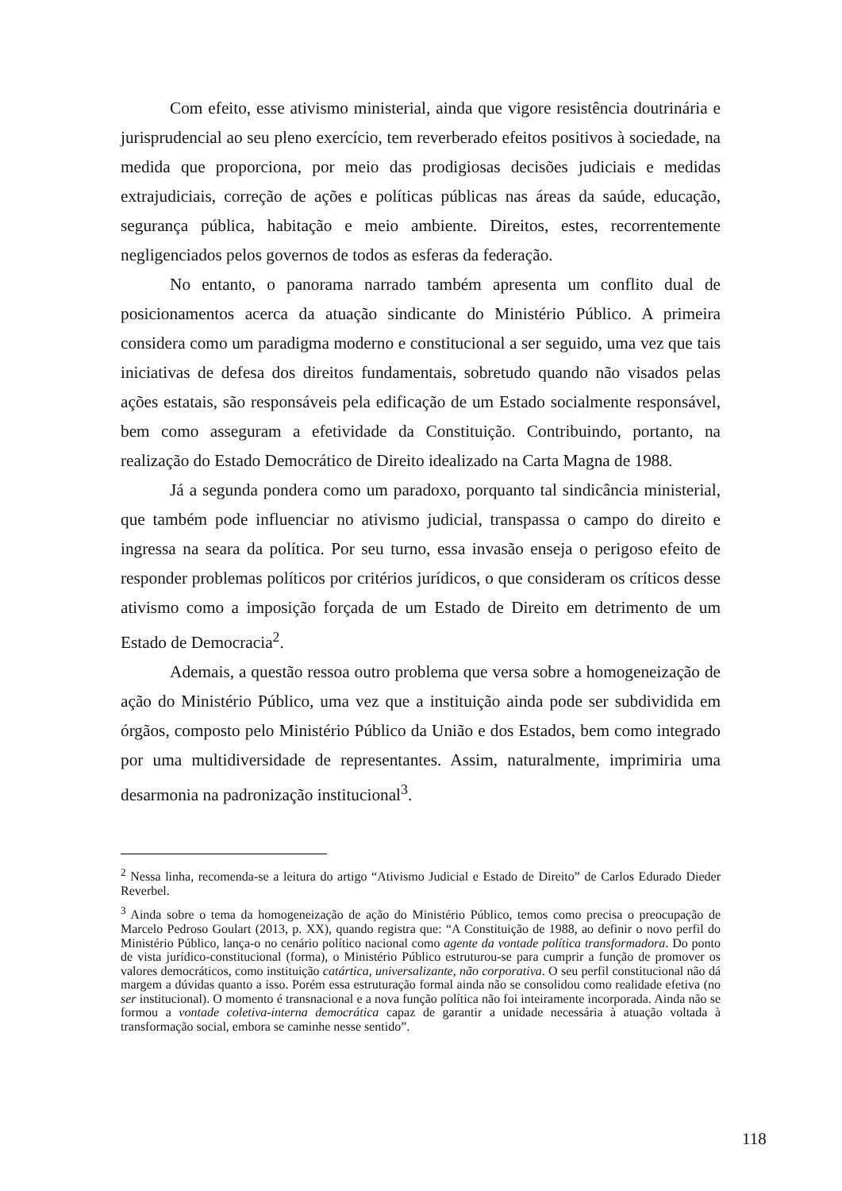Com efeito, esse ativismo ministerial, ainda que vigore resistência doutrinária e jurisprudencial ao seu pleno exercício, tem reverberado efeitos positivos à sociedade, na medida que proporciona, por meio das prodigiosas decisões judiciais e medidas extrajudiciais, correção de ações e políticas públicas nas áreas da saúde, educação, segurança pública, habitação e meio ambiente. Direitos, estes, recorrentemente negligenciados pelos governos de todos as esferas da federação.
No entanto, o panorama narrado também apresenta um conflito dual de posicionamentos acerca da atuação sindicante do Ministério Público. A primeira considera como um paradigma moderno e constitucional a ser seguido, uma vez que tais iniciativas de defesa dos direitos fundamentais, sobretudo quando não visados pelas ações estatais, são responsáveis pela edificação de um Estado socialmente responsável, bem como asseguram a efetividade da Constituição. Contribuindo, portanto, na realização do Estado Democrático de Direito idealizado na Carta Magna de 1988.
Já a segunda pondera como um paradoxo, porquanto tal sindicância ministerial, que também pode influenciar no ativismo judicial, transpassa o campo do direito e ingressa na seara da política. Por seu turno, essa invasão enseja o perigoso efeito de responder problemas políticos por critérios jurídicos, o que consideram os críticos desse ativismo como a imposição forçada de um Estado de Direito em detrimento de um Estado de Democracia<sup>2</sup>.
Ademais, a questão ressoa outro problema que versa sobre a homogeneização de ação do Ministério Público, uma vez que a instituição ainda pode ser subdividida em órgãos, composto pelo Ministério Público da União e dos Estados, bem como integrado por uma multidiversidade de representantes. Assim, naturalmente, imprimiria uma desarmonia na padronização institucional<sup>3</sup>.
<sup>2</sup> Nessa linha, recomenda-se a leitura do artigo “Ativismo Judicial e Estado de Direito” de Carlos Edurado Dieder Reverbel.
<sup>3</sup> Ainda sobre o tema da homogeneização de ação do Ministério Público, temos como precisa o preocupação de Marcelo Pedroso Goulart (2013, p. XX), quando registra que: “A Constituição de 1988, ao definir o novo perfil do Ministério Público, lança-o no cenário político nacional como agente da vontade política transformadora. Do ponto de vista jurídico-constitucional (forma), o Ministério Público estruturou-se para cumprir a função de promover os valores democráticos, como instituição catártica, universalizante, não corporativa. O seu perfil constitucional não dá margem a dúvidas quanto a isso. Porém essa estruturação formal ainda não se consolidou como realidade efetiva (no ser institucional). O momento é transnacional e a nova função política não foi inteiramente incorporada. Ainda não se formou a vontade coletiva-interna democrática capaz de garantir a unidade necessária à atuação voltada à transformação social, embora se caminhe nesse sentido”.
118